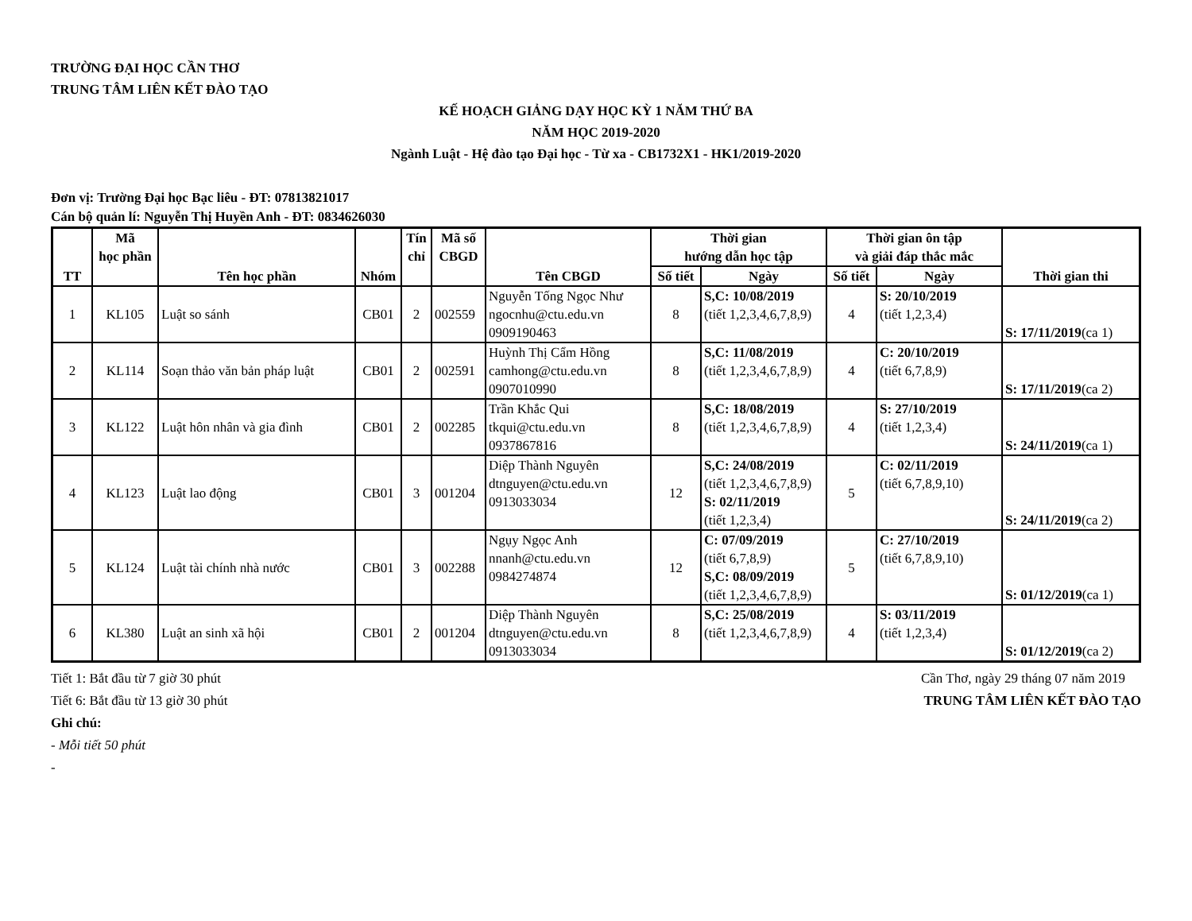TRƯỜNG ĐẠI HỌC CẦN THƠ
TRUNG TÂM LIÊN KẾT ĐÀO TẠO
KẾ HOẠCH GIẢNG DẠY HỌC KỲ 1 NĂM THỨ BA
NĂM HỌC 2019-2020
Ngành Luật - Hệ đào tạo Đại học - Từ xa - CB1732X1 - HK1/2019-2020
Đơn vị: Trường Đại học Bạc liêu - ĐT: 07813821017
Cán bộ quản lí: Nguyễn Thị Huyền Anh - ĐT: 0834626030
| TT | Mã học phần | Tên học phần | Nhóm | Tín chỉ | Mã số CBGD | Tên CBGD | Thời gian hướng dẫn học tập | | Thời gian ôn tập và giải đáp thắc mắc | | Thời gian thi |
| --- | --- | --- | --- | --- | --- | --- | --- | --- | --- | --- | --- |
| | | | | | | | Số tiết | Ngày | Số tiết | Ngày | |
| 1 | KL105 | Luật so sánh | CB01 | 2 | 002559 | Nguyễn Tống Ngọc Như ngocnhu@ctu.edu.vn 0909190463 | 8 | S,C: 10/08/2019 (tiết 1,2,3,4,6,7,8,9) | 4 | S: 20/10/2019 (tiết 1,2,3,4) | S: 17/11/2019 (ca 1) |
| 2 | KL114 | Soạn thảo văn bản pháp luật | CB01 | 2 | 002591 | Huỳnh Thị Cẩm Hồng camhong@ctu.edu.vn 0907010990 | 8 | S,C: 11/08/2019 (tiết 1,2,3,4,6,7,8,9) | 4 | C: 20/10/2019 (tiết 6,7,8,9) | S: 17/11/2019 (ca 2) |
| 3 | KL122 | Luật hôn nhân và gia đình | CB01 | 2 | 002285 | Trần Khắc Qui tkqui@ctu.edu.vn 0937867816 | 8 | S,C: 18/08/2019 (tiết 1,2,3,4,6,7,8,9) | 4 | S: 27/10/2019 (tiết 1,2,3,4) | S: 24/11/2019 (ca 1) |
| 4 | KL123 | Luật lao động | CB01 | 3 | 001204 | Diệp Thành Nguyên dtnguyen@ctu.edu.vn 0913033034 | 12 | S,C: 24/08/2019 (tiết 1,2,3,4,6,7,8,9) S: 02/11/2019 (tiết 1,2,3,4) | 5 | C: 02/11/2019 (tiết 6,7,8,9,10) | S: 24/11/2019 (ca 2) |
| 5 | KL124 | Luật tài chính nhà nước | CB01 | 3 | 002288 | Ngụy Ngọc Anh nnanh@ctu.edu.vn 0984274874 | 12 | C: 07/09/2019 (tiết 6,7,8,9) S,C: 08/09/2019 (tiết 1,2,3,4,6,7,8,9) | 5 | C: 27/10/2019 (tiết 6,7,8,9,10) | S: 01/12/2019 (ca 1) |
| 6 | KL380 | Luật an sinh xã hội | CB01 | 2 | 001204 | Diệp Thành Nguyên dtnguyen@ctu.edu.vn 0913033034 | 8 | S,C: 25/08/2019 (tiết 1,2,3,4,6,7,8,9) | 4 | S: 03/11/2019 (tiết 1,2,3,4) | S: 01/12/2019 (ca 2) |
Tiết 1: Bắt đầu từ 7 giờ 30 phút Cần Thơ, ngày 29 tháng 07 năm 2019
Tiết 6: Bắt đầu từ 13 giờ 30 phút TRUNG TÂM LIÊN KẾT ĐÀO TẠO
Ghi chú:
- Mỗi tiết 50 phút
-